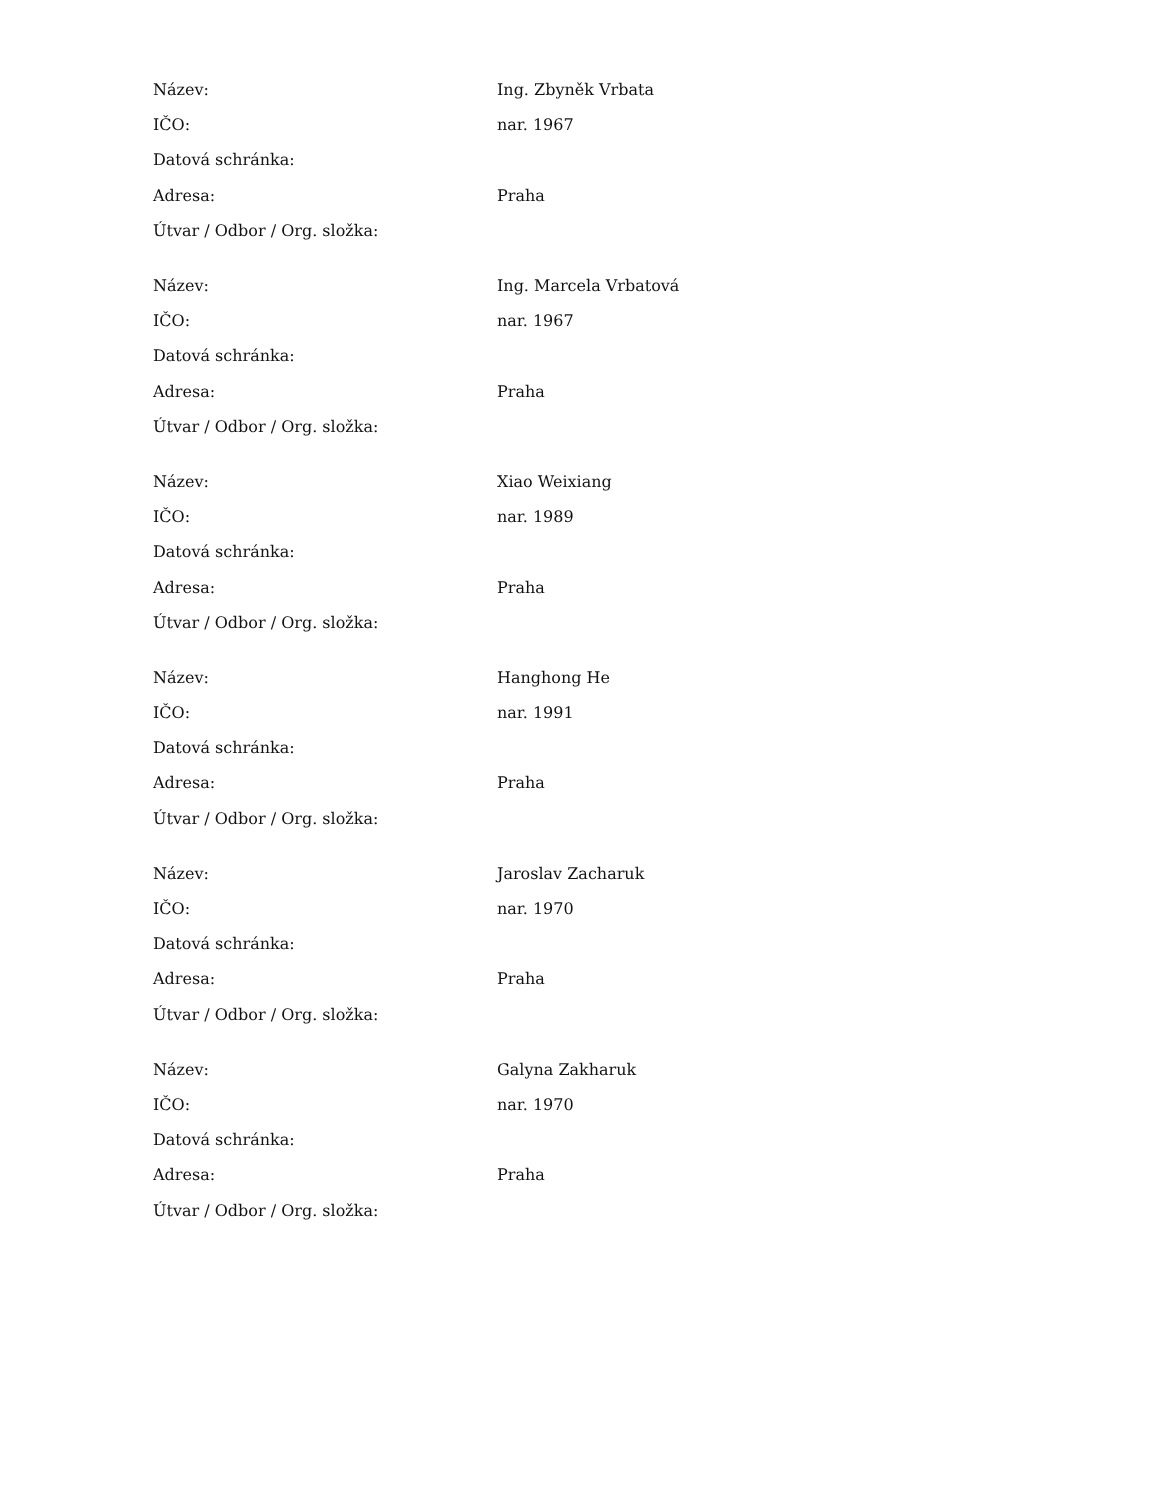| Název: | Ing. Zbyněk Vrbata |
| IČO: | nar. 1967 |
| Datová schránka: | |
| Adresa: | Praha |
| Útvar / Odbor / Org. složka: | |
| Název: | Ing. Marcela Vrbatová |
| IČO: | nar. 1967 |
| Datová schránka: | |
| Adresa: | Praha |
| Útvar / Odbor / Org. složka: | |
| Název: | Xiao Weixiang |
| IČO: | nar. 1989 |
| Datová schránka: | |
| Adresa: | Praha |
| Útvar / Odbor / Org. složka: | |
| Název: | Hanghong He |
| IČO: | nar. 1991 |
| Datová schránka: | |
| Adresa: | Praha |
| Útvar / Odbor / Org. složka: | |
| Název: | Jaroslav Zacharuk |
| IČO: | nar. 1970 |
| Datová schránka: | |
| Adresa: | Praha |
| Útvar / Odbor / Org. složka: | |
| Název: | Galyna Zakharuk |
| IČO: | nar. 1970 |
| Datová schránka: | |
| Adresa: | Praha |
| Útvar / Odbor / Org. složka: | |